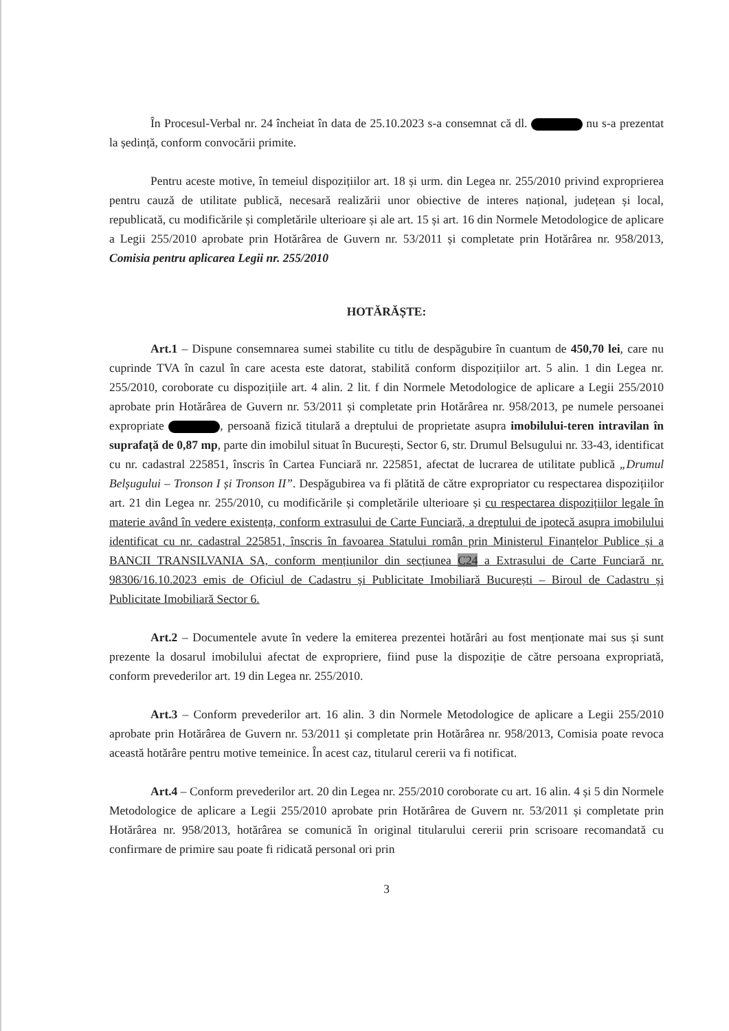În Procesul-Verbal nr. 24 încheiat în data de 25.10.2023 s-a consemnat că dl. nu s-a prezentat la ședință, conform convocării primite.
Pentru aceste motive, în temeiul dispozițiilor art. 18 și urm. din Legea nr. 255/2010 privind exproprierea pentru cauză de utilitate publică, necesară realizării unor obiective de interes național, județean și local, republicată, cu modificările și completările ulterioare și ale art. 15 și art. 16 din Normele Metodologice de aplicare a Legii 255/2010 aprobate prin Hotărârea de Guvern nr. 53/2011 și completate prin Hotărârea nr. 958/2013, Comisia pentru aplicarea Legii nr. 255/2010
HOTĂRĂȘTE:
Art.1 – Dispune consemnarea sumei stabilite cu titlu de despăgubire în cuantum de 450,70 lei, care nu cuprinde TVA în cazul în care acesta este datorat, stabilită conform dispozițiilor art. 5 alin. 1 din Legea nr. 255/2010, coroborate cu dispozițiile art. 4 alin. 2 lit. f din Normele Metodologice de aplicare a Legii 255/2010 aprobate prin Hotărârea de Guvern nr. 53/2011 și completate prin Hotărârea nr. 958/2013, pe numele persoanei expropriate , persoană fizică titulară a dreptului de proprietate asupra imobilului-teren intravilan în suprafață de 0,87 mp, parte din imobilul situat în București, Sector 6, str. Drumul Belsugului nr. 33-43, identificat cu nr. cadastral 225851, înscris în Cartea Funciară nr. 225851, afectat de lucrarea de utilitate publică „Drumul Belșugului – Tronson I și Tronson II”. Despăgubirea va fi plătită de către expropriator cu respectarea dispozițiilor art. 21 din Legea nr. 255/2010, cu modificările și completările ulterioare și cu respectarea dispozițiilor legale în materie având în vedere existența, conform extrasului de Carte Funciară, a dreptului de ipotecă asupra imobilului identificat cu nr. cadastral 225851, înscris în favoarea Statului român prin Ministerul Finanțelor Publice și a BANCII TRANSILVANIA SA, conform mențiunilor din secțiunea C24 a Extrasului de Carte Funciară nr. 98306/16.10.2023 emis de Oficiul de Cadastru și Publicitate Imobiliară București – Biroul de Cadastru și Publicitate Imobiliară Sector 6.
Art.2 – Documentele avute în vedere la emiterea prezentei hotărâri au fost menționate mai sus și sunt prezente la dosarul imobilului afectat de expropriere, fiind puse la dispoziție de către persoana expropriată, conform prevederilor art. 19 din Legea nr. 255/2010.
Art.3 – Conform prevederilor art. 16 alin. 3 din Normele Metodologice de aplicare a Legii 255/2010 aprobate prin Hotărârea de Guvern nr. 53/2011 și completate prin Hotărârea nr. 958/2013, Comisia poate revoca această hotărâre pentru motive temeinice. În acest caz, titularul cererii va fi notificat.
Art.4 – Conform prevederilor art. 20 din Legea nr. 255/2010 coroborate cu art. 16 alin. 4 și 5 din Normele Metodologice de aplicare a Legii 255/2010 aprobate prin Hotărârea de Guvern nr. 53/2011 și completate prin Hotărârea nr. 958/2013, hotărârea se comunică în original titularului cererii prin scrisoare recomandată cu confirmare de primire sau poate fi ridicată personal ori prin
3